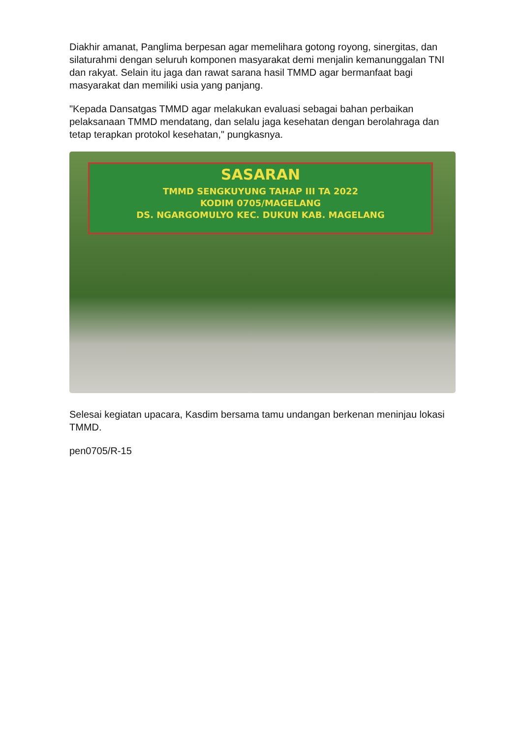Diakhir amanat, Panglima berpesan agar memelihara gotong royong, sinergitas, dan silaturahmi dengan seluruh komponen masyarakat demi menjalin kemanunggalan TNI dan rakyat. Selain itu jaga dan rawat sarana hasil TMMD agar bermanfaat bagi masyarakat dan memiliki usia yang panjang.
"Kepada Dansatgas TMMD agar melakukan evaluasi sebagai bahan perbaikan pelaksanaan TMMD mendatang, dan selalu jaga kesehatan dengan berolahraga dan tetap terapkan protokol kesehatan," pungkasnya.
SASARAN
TMMD SENGKUYUNG TAHAP III TA 2022
KODIM 0705/MAGELANG
DS. NGARGOMULYO KEC. DUKUN KAB. MAGELANG
Selesai kegiatan upacara, Kasdim bersama tamu undangan berkenan meninjau lokasi TMMD.
pen0705/R-15